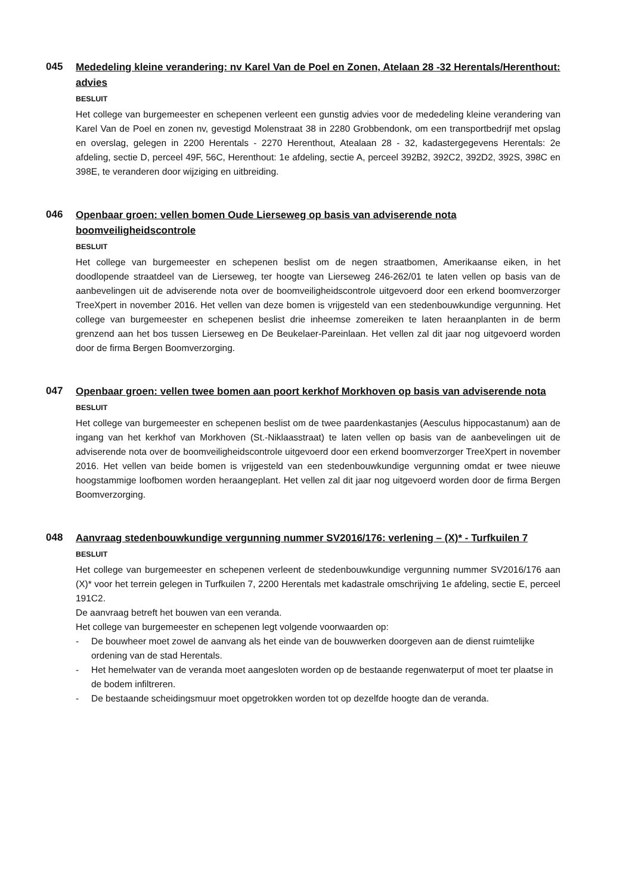045
Mededeling kleine verandering: nv Karel Van de Poel en Zonen, Atelaan 28 -32 Herentals/Herenthout: advies
BESLUIT
Het college van burgemeester en schepenen verleent een gunstig advies voor de mededeling kleine verandering van Karel Van de Poel en zonen nv, gevestigd Molenstraat 38 in 2280 Grobbendonk, om een transportbedrijf met opslag en overslag, gelegen in 2200 Herentals - 2270 Herenthout, Atealaan 28 - 32, kadastergegevens Herentals: 2e afdeling, sectie D, perceel 49F, 56C, Herenthout: 1e afdeling, sectie A, perceel 392B2, 392C2, 392D2, 392S, 398C en 398E, te veranderen door wijziging en uitbreiding.
046
Openbaar groen: vellen bomen Oude Lierseweg op basis van adviserende nota boomveiligheidscontrole
BESLUIT
Het college van burgemeester en schepenen beslist om de negen straatbomen, Amerikaanse eiken, in het doodlopende straatdeel van de Lierseweg, ter hoogte van Lierseweg 246-262/01 te laten vellen op basis van de aanbevelingen uit de adviserende nota over de boomveiligheidscontrole uitgevoerd door een erkend boomverzorger TreeXpert in november 2016. Het vellen van deze bomen is vrijgesteld van een stedenbouwkundige vergunning. Het college van burgemeester en schepenen beslist drie inheemse zomereiken te laten heraanplanten in de berm grenzend aan het bos tussen Lierseweg en De Beukelaer-Pareinlaan. Het vellen zal dit jaar nog uitgevoerd worden door de firma Bergen Boomverzorging.
047
Openbaar groen: vellen twee bomen aan poort kerkhof Morkhoven op basis van adviserende nota
BESLUIT
Het college van burgemeester en schepenen beslist om de twee paardenkastanjes (Aesculus hippocastanum) aan de ingang van het kerkhof van Morkhoven (St.-Niklaasstraat) te laten vellen op basis van de aanbevelingen uit de adviserende nota over de boomveiligheidscontrole uitgevoerd door een erkend boomverzorger TreeXpert in november 2016. Het vellen van beide bomen is vrijgesteld van een stedenbouwkundige vergunning omdat er twee nieuwe hoogstammige loofbomen worden heraangeplant. Het vellen zal dit jaar nog uitgevoerd worden door de firma Bergen Boomverzorging.
048
Aanvraag stedenbouwkundige vergunning nummer SV2016/176: verlening – (X)* - Turfkuilen 7
BESLUIT
Het college van burgemeester en schepenen verleent de stedenbouwkundige vergunning nummer SV2016/176 aan (X)* voor het terrein gelegen in Turfkuilen 7, 2200 Herentals met kadastrale omschrijving 1e afdeling, sectie E, perceel 191C2.
De aanvraag betreft het bouwen van een veranda.
Het college van burgemeester en schepenen legt volgende voorwaarden op:
- De bouwheer moet zowel de aanvang als het einde van de bouwwerken doorgeven aan de dienst ruimtelijke ordening van de stad Herentals.
- Het hemelwater van de veranda moet aangesloten worden op de bestaande regenwaterput of moet ter plaatse in de bodem infiltreren.
- De bestaande scheidingsmuur moet opgetrokken worden tot op dezelfde hoogte dan de veranda.